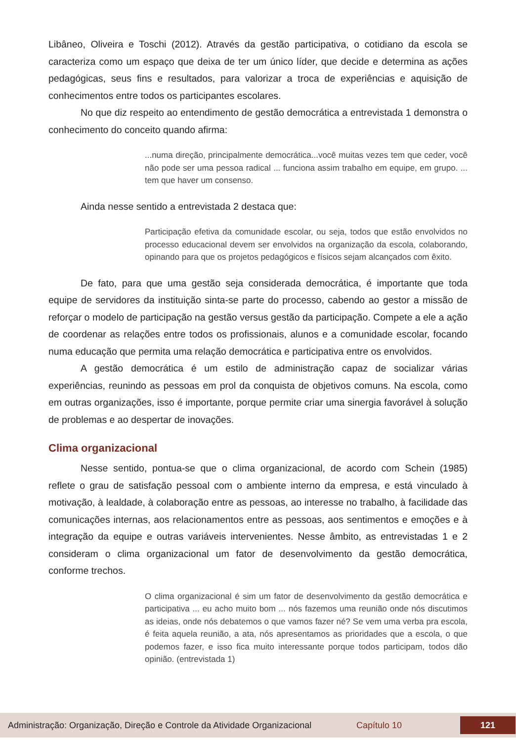Libâneo, Oliveira e Toschi (2012). Através da gestão participativa, o cotidiano da escola se caracteriza como um espaço que deixa de ter um único líder, que decide e determina as ações pedagógicas, seus fins e resultados, para valorizar a troca de experiências e aquisição de conhecimentos entre todos os participantes escolares.
No que diz respeito ao entendimento de gestão democrática a entrevistada 1 demonstra o conhecimento do conceito quando afirma:
...numa direção, principalmente democrática...você muitas vezes tem que ceder, você não pode ser uma pessoa radical ... funciona assim trabalho em equipe, em grupo. ... tem que haver um consenso.
Ainda nesse sentido a entrevistada 2 destaca que:
Participação efetiva da comunidade escolar, ou seja, todos que estão envolvidos no processo educacional devem ser envolvidos na organização da escola, colaborando, opinando para que os projetos pedagógicos e físicos sejam alcançados com êxito.
De fato, para que uma gestão seja considerada democrática, é importante que toda equipe de servidores da instituição sinta-se parte do processo, cabendo ao gestor a missão de reforçar o modelo de participação na gestão versus gestão da participação. Compete a ele a ação de coordenar as relações entre todos os profissionais, alunos e a comunidade escolar, focando numa educação que permita uma relação democrática e participativa entre os envolvidos.
A gestão democrática é um estilo de administração capaz de socializar várias experiências, reunindo as pessoas em prol da conquista de objetivos comuns. Na escola, como em outras organizações, isso é importante, porque permite criar uma sinergia favorável à solução de problemas e ao despertar de inovações.
Clima organizacional
Nesse sentido, pontua-se que o clima organizacional, de acordo com Schein (1985) reflete o grau de satisfação pessoal com o ambiente interno da empresa, e está vinculado à motivação, à lealdade, à colaboração entre as pessoas, ao interesse no trabalho, à facilidade das comunicações internas, aos relacionamentos entre as pessoas, aos sentimentos e emoções e à integração da equipe e outras variáveis intervenientes. Nesse âmbito, as entrevistadas 1 e 2 consideram o clima organizacional um fator de desenvolvimento da gestão democrática, conforme trechos.
O clima organizacional é sim um fator de desenvolvimento da gestão democrática e participativa ... eu acho muito bom ... nós fazemos uma reunião onde nós discutimos as ideias, onde nós debatemos o que vamos fazer né? Se vem uma verba pra escola, é feita aquela reunião, a ata, nós apresentamos as prioridades que a escola, o que podemos fazer, e isso fica muito interessante porque todos participam, todos dão opinião. (entrevistada 1)
Administração: Organização, Direção e Controle da Atividade Organizacional Capítulo 10 121